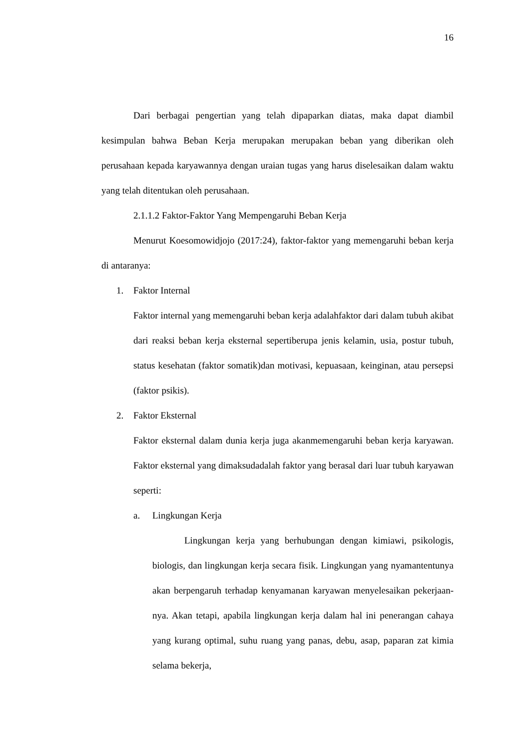16
Dari berbagai pengertian yang telah dipaparkan diatas, maka dapat diambil kesimpulan bahwa Beban Kerja merupakan merupakan beban yang diberikan oleh perusahaan kepada karyawannya dengan uraian tugas yang harus diselesaikan dalam waktu yang telah ditentukan oleh perusahaan.
2.1.1.2 Faktor-Faktor Yang Mempengaruhi Beban Kerja
Menurut Koesomowidjojo (2017:24), faktor-faktor yang memengaruhi beban kerja di antaranya:
1. Faktor Internal
Faktor internal yang memengaruhi beban kerja adalahfaktor dari dalam tubuh akibat dari reaksi beban kerja eksternal sepertiberupa jenis kelamin, usia, postur tubuh, status kesehatan (faktor somatik)dan motivasi, kepuasaan, keinginan, atau persepsi (faktor psikis).
2. Faktor Eksternal
Faktor eksternal dalam dunia kerja juga akanmemengaruhi beban kerja karyawan. Faktor eksternal yang dimaksudadalah faktor yang berasal dari luar tubuh karyawan seperti:
a. Lingkungan Kerja
Lingkungan kerja yang berhubungan dengan kimiawi, psikologis, biologis, dan lingkungan kerja secara fisik. Lingkungan yang nyamantentunya akan berpengaruh terhadap kenyamanan karyawan menyelesaikan pekerjaan-nya. Akan tetapi, apabila lingkungan kerja dalam hal ini penerangan cahaya yang kurang optimal, suhu ruang yang panas, debu, asap, paparan zat kimia selama bekerja,